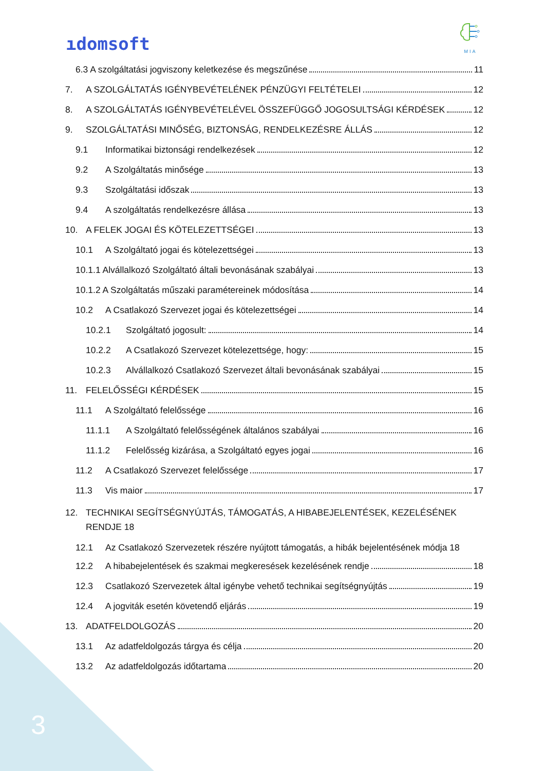ıdomsoft
MIA
6.3 A szolgáltatási jogviszony keletkezése és megszűnése 11
7. A SZOLGÁLTATÁS IGÉNYBEVÉTELÉNEK PÉNZÜGYI FELTÉTELEI 12
8. A SZOLGÁLTATÁS IGÉNYBEVÉTELÉVEL ÖSSZEFÜGGŐ JOGOSULTSÁGI KÉRDÉSEK 12
9. SZOLGÁLTATÁSI MINŐSÉG, BIZTONSÁG, RENDELKEZÉSRE ÁLLÁS 12
9.1 Informatikai biztonsági rendelkezések 12
9.2 A Szolgáltatás minősége 13
9.3 Szolgáltatási időszak 13
9.4 A szolgáltatás rendelkezésre állása 13
10. A FELEK JOGAI ÉS KÖTELEZETTSÉGEI 13
10.1 A Szolgáltató jogai és kötelezettségei 13
10.1.1 Alvállalkozó Szolgáltató általi bevonásának szabályai 13
10.1.2 A Szolgáltatás műszaki paramétereinek módosítása 14
10.2 A Csatlakozó Szervezet jogai és kötelezettségei 14
10.2.1 Szolgáltató jogosult: 14
10.2.2 A Csatlakozó Szervezet kötelezettsége, hogy: 15
10.2.3 Alvállalkozó Csatlakozó Szervezet általi bevonásának szabályai 15
11. FELELŐSSÉGI KÉRDÉSEK 15
11.1 A Szolgáltató felelőssége 16
11.1.1 A Szolgáltató felelősségének általános szabályai 16
11.1.2 Felelősség kizárása, a Szolgáltató egyes jogai 16
11.2 A Csatlakozó Szervezet felelőssége 17
11.3 Vis maior 17
12. TECHNIKAI SEGÍTSÉGNYÚJTÁS, TÁMOGATÁS, A HIBABEJELENTÉSEK, KEZELÉSÉNEK RENDJE 18
12.1 Az Csatlakozó Szervezetek részére nyújtott támogatás, a hibák bejelentésének módja 18
12.2 A hibabejelentések és szakmai megkeresések kezelésének rendje 18
12.3 Csatlakozó Szervezetek által igénybe vehető technikai segítségnyújtás 19
12.4 A jogviták esetén követendő eljárás 19
13. ADATFELDOLGOZÁS 20
13.1 Az adatfeldolgozás tárgya és célja 20
13.2 Az adatfeldolgozás időtartama 20
3